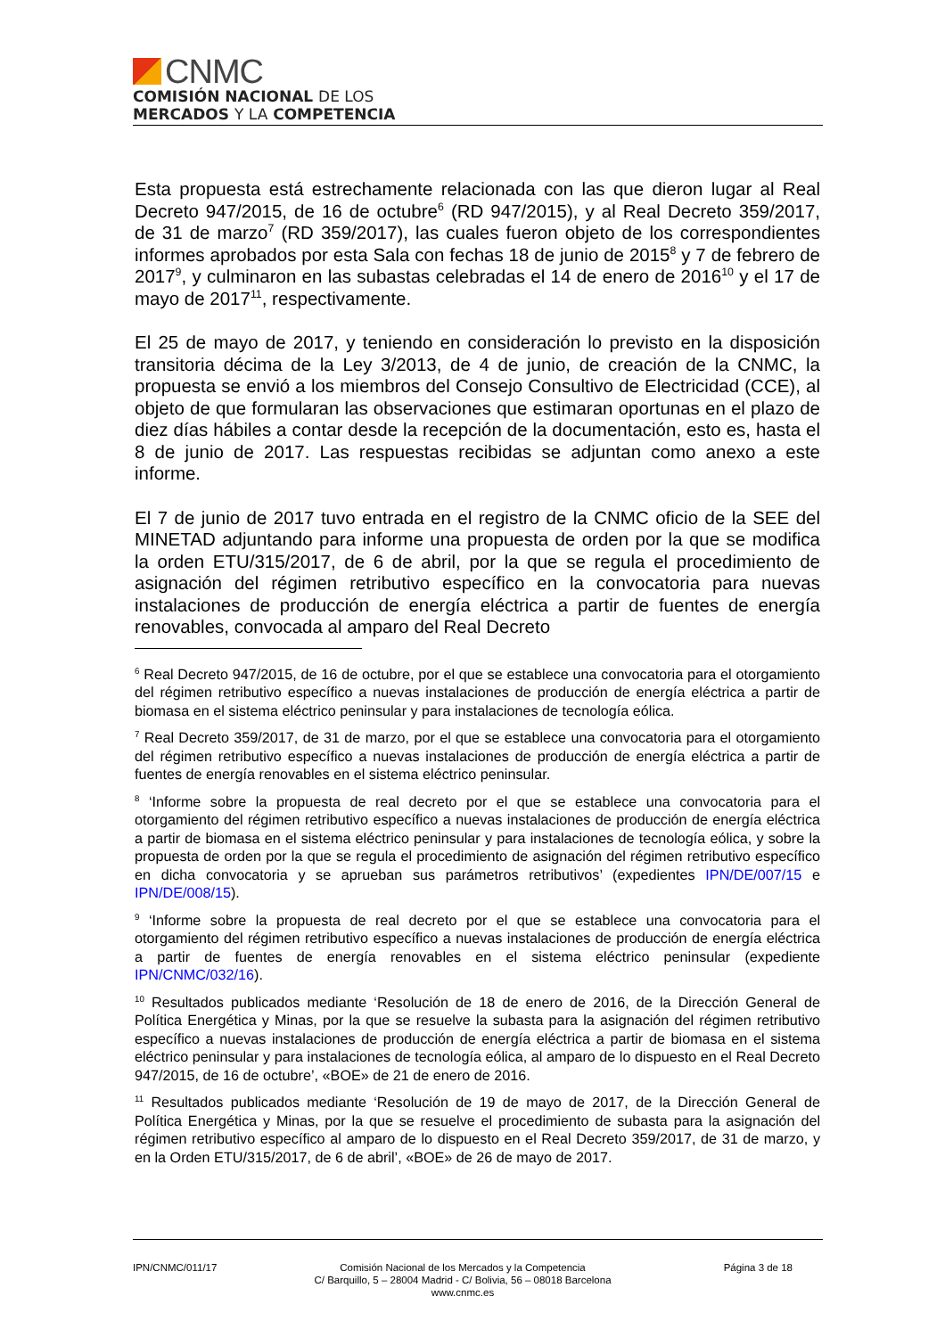CNMC
COMISIÓN NACIONAL DE LOS
MERCADOS Y LA COMPETENCIA
Esta propuesta está estrechamente relacionada con las que dieron lugar al Real Decreto 947/2015, de 16 de octubre<sup>6</sup> (RD 947/2015), y al Real Decreto 359/2017, de 31 de marzo<sup>7</sup> (RD 359/2017), las cuales fueron objeto de los correspondientes informes aprobados por esta Sala con fechas 18 de junio de 2015<sup>8</sup> y 7 de febrero de 2017<sup>9</sup>, y culminaron en las subastas celebradas el 14 de enero de 2016<sup>10</sup> y el 17 de mayo de 2017<sup>11</sup>, respectivamente.
El 25 de mayo de 2017, y teniendo en consideración lo previsto en la disposición transitoria décima de la Ley 3/2013, de 4 de junio, de creación de la CNMC, la propuesta se envió a los miembros del Consejo Consultivo de Electricidad (CCE), al objeto de que formularan las observaciones que estimaran oportunas en el plazo de diez días hábiles a contar desde la recepción de la documentación, esto es, hasta el 8 de junio de 2017. Las respuestas recibidas se adjuntan como anexo a este informe.
El 7 de junio de 2017 tuvo entrada en el registro de la CNMC oficio de la SEE del MINETAD adjuntando para informe una propuesta de orden por la que se modifica la orden ETU/315/2017, de 6 de abril, por la que se regula el procedimiento de asignación del régimen retributivo específico en la convocatoria para nuevas instalaciones de producción de energía eléctrica a partir de fuentes de energía renovables, convocada al amparo del Real Decreto
<sup>6</sup> Real Decreto 947/2015, de 16 de octubre, por el que se establece una convocatoria para el otorgamiento del régimen retributivo específico a nuevas instalaciones de producción de energía eléctrica a partir de biomasa en el sistema eléctrico peninsular y para instalaciones de tecnología eólica.
<sup>7</sup> Real Decreto 359/2017, de 31 de marzo, por el que se establece una convocatoria para el otorgamiento del régimen retributivo específico a nuevas instalaciones de producción de energía eléctrica a partir de fuentes de energía renovables en el sistema eléctrico peninsular.
<sup>8</sup> ‘Informe sobre la propuesta de real decreto por el que se establece una convocatoria para el otorgamiento del régimen retributivo específico a nuevas instalaciones de producción de energía eléctrica a partir de biomasa en el sistema eléctrico peninsular y para instalaciones de tecnología eólica, y sobre la propuesta de orden por la que se regula el procedimiento de asignación del régimen retributivo específico en dicha convocatoria y se aprueban sus parámetros retributivos’ (expedientes IPN/DE/007/15 e IPN/DE/008/15).
<sup>9</sup> ‘Informe sobre la propuesta de real decreto por el que se establece una convocatoria para el otorgamiento del régimen retributivo específico a nuevas instalaciones de producción de energía eléctrica a partir de fuentes de energía renovables en el sistema eléctrico peninsular (expediente IPN/CNMC/032/16).
<sup>10</sup> Resultados publicados mediante ‘Resolución de 18 de enero de 2016, de la Dirección General de Política Energética y Minas, por la que se resuelve la subasta para la asignación del régimen retributivo específico a nuevas instalaciones de producción de energía eléctrica a partir de biomasa en el sistema eléctrico peninsular y para instalaciones de tecnología eólica, al amparo de lo dispuesto en el Real Decreto 947/2015, de 16 de octubre’, «BOE» de 21 de enero de 2016.
<sup>11</sup> Resultados publicados mediante ‘Resolución de 19 de mayo de 2017, de la Dirección General de Política Energética y Minas, por la que se resuelve el procedimiento de subasta para la asignación del régimen retributivo específico al amparo de lo dispuesto en el Real Decreto 359/2017, de 31 de marzo, y en la Orden ETU/315/2017, de 6 de abril’, «BOE» de 26 de mayo de 2017.
IPN/CNMC/011/17 Comisión Nacional de los Mercados y la Competencia
C/ Barquillo, 5 – 28004 Madrid - C/ Bolivia, 56 – 08018 Barcelona
www.cnmc.es
Página 3 de 18